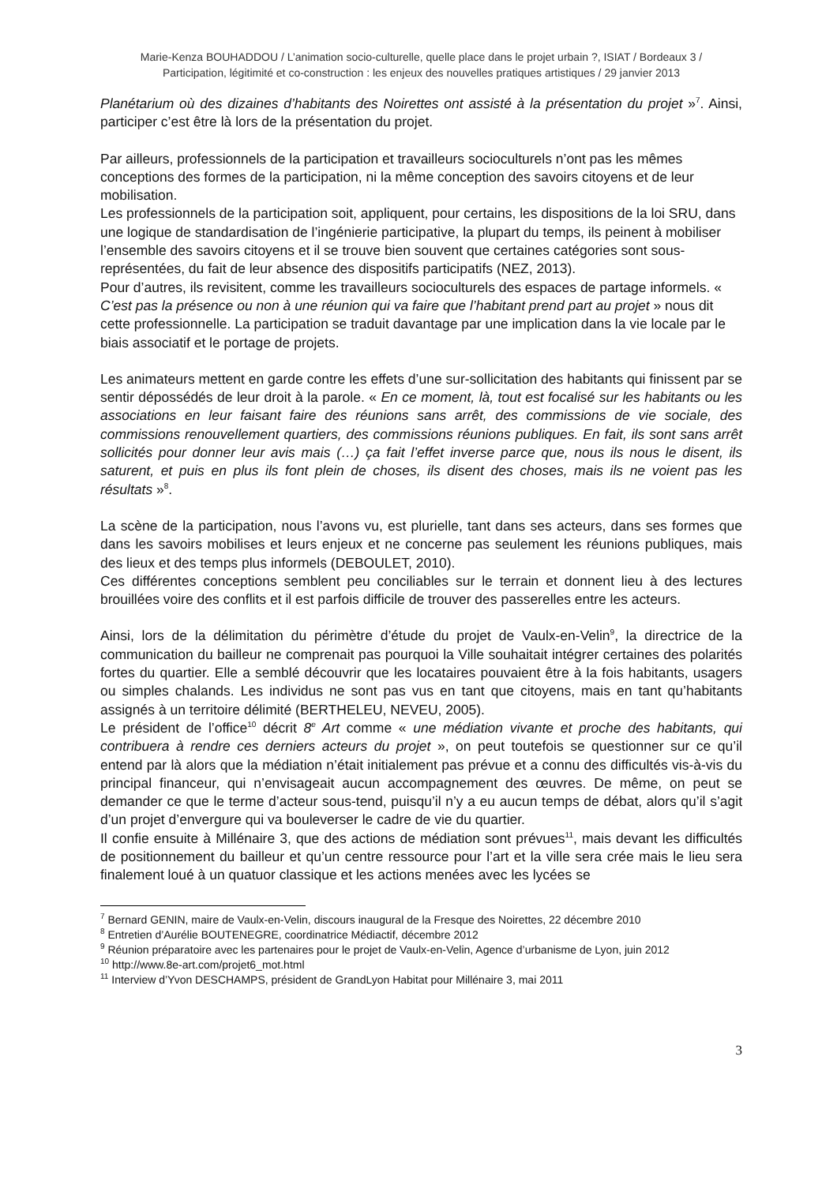Marie-Kenza BOUHADDOU / L’animation socio-culturelle, quelle place dans le projet urbain ?, ISIAT / Bordeaux 3 /
Participation, légitimité et co-construction : les enjeux des nouvelles pratiques artistiques / 29 janvier 2013
Planétarium où des dizaines d’habitants des Noirettes ont assisté à la présentation du projet »<sup>7</sup>. Ainsi, participer c’est être là lors de la présentation du projet.
Par ailleurs, professionnels de la participation et travailleurs socioculturels n’ont pas les mêmes conceptions des formes de la participation, ni la même conception des savoirs citoyens et de leur mobilisation.
Les professionnels de la participation soit, appliquent, pour certains, les dispositions de la loi SRU, dans une logique de standardisation de l’ingénierie participative, la plupart du temps, ils peinent à mobiliser l’ensemble des savoirs citoyens et il se trouve bien souvent que certaines catégories sont sous-représentées, du fait de leur absence des dispositifs participatifs (NEZ, 2013).
Pour d’autres, ils revisitent, comme les travailleurs socioculturels des espaces de partage informels. « C’est pas la présence ou non à une réunion qui va faire que l’habitant prend part au projet » nous dit cette professionnelle. La participation se traduit davantage par une implication dans la vie locale par le biais associatif et le portage de projets.
Les animateurs mettent en garde contre les effets d’une sur-sollicitation des habitants qui finissent par se sentir dépossédés de leur droit à la parole. « En ce moment, là, tout est focalisé sur les habitants ou les associations en leur faisant faire des réunions sans arrêt, des commissions de vie sociale, des commissions renouvellement quartiers, des commissions réunions publiques. En fait, ils sont sans arrêt sollicités pour donner leur avis mais (…) ça fait l’effet inverse parce que, nous ils nous le disent, ils saturent, et puis en plus ils font plein de choses, ils disent des choses, mais ils ne voient pas les résultats »<sup>8</sup>.
La scène de la participation, nous l’avons vu, est plurielle, tant dans ses acteurs, dans ses formes que dans les savoirs mobilises et leurs enjeux et ne concerne pas seulement les réunions publiques, mais des lieux et des temps plus informels (DEBOULET, 2010).
Ces différentes conceptions semblent peu conciliables sur le terrain et donnent lieu à des lectures brouillées voire des conflits et il est parfois difficile de trouver des passerelles entre les acteurs.
Ainsi, lors de la délimitation du périmètre d’étude du projet de Vaulx-en-Velin<sup>9</sup>, la directrice de la communication du bailleur ne comprenait pas pourquoi la Ville souhaitait intégrer certaines des polarités fortes du quartier. Elle a semblé découvrir que les locataires pouvaient être à la fois habitants, usagers ou simples chalands. Les individus ne sont pas vus en tant que citoyens, mais en tant qu’habitants assignés à un territoire délimité (BERTHELEU, NEVEU, 2005).
Le président de l’office<sup>10</sup> décrit 8<sup>e</sup> Art comme « une médiation vivante et proche des habitants, qui contribuera à rendre ces derniers acteurs du projet », on peut toutefois se questionner sur ce qu’il entend par là alors que la médiation n’était initialement pas prévue et a connu des difficultés vis-à-vis du principal financeur, qui n’envisageait aucun accompagnement des œuvres. De même, on peut se demander ce que le terme d’acteur sous-tend, puisqu’il n’y a eu aucun temps de débat, alors qu’il s’agit d’un projet d’envergure qui va bouleverser le cadre de vie du quartier.
Il confie ensuite à Millénaire 3, que des actions de médiation sont prévues<sup>11</sup>, mais devant les difficultés de positionnement du bailleur et qu’un centre ressource pour l’art et la ville sera crée mais le lieu sera finalement loué à un quatuor classique et les actions menées avec les lycées se
<sup>7</sup> Bernard GENIN, maire de Vaulx-en-Velin, discours inaugural de la Fresque des Noirettes, 22 décembre 2010
<sup>8</sup> Entretien d’Aurélie BOUTENEGRE, coordinatrice Médiactif, décembre 2012
<sup>9</sup> Réunion préparatoire avec les partenaires pour le projet de Vaulx-en-Velin, Agence d’urbanisme de Lyon, juin 2012
<sup>10</sup> http://www.8e-art.com/projet6_mot.html
<sup>11</sup> Interview d’Yvon DESCHAMPS, président de GrandLyon Habitat pour Millénaire 3, mai 2011
3